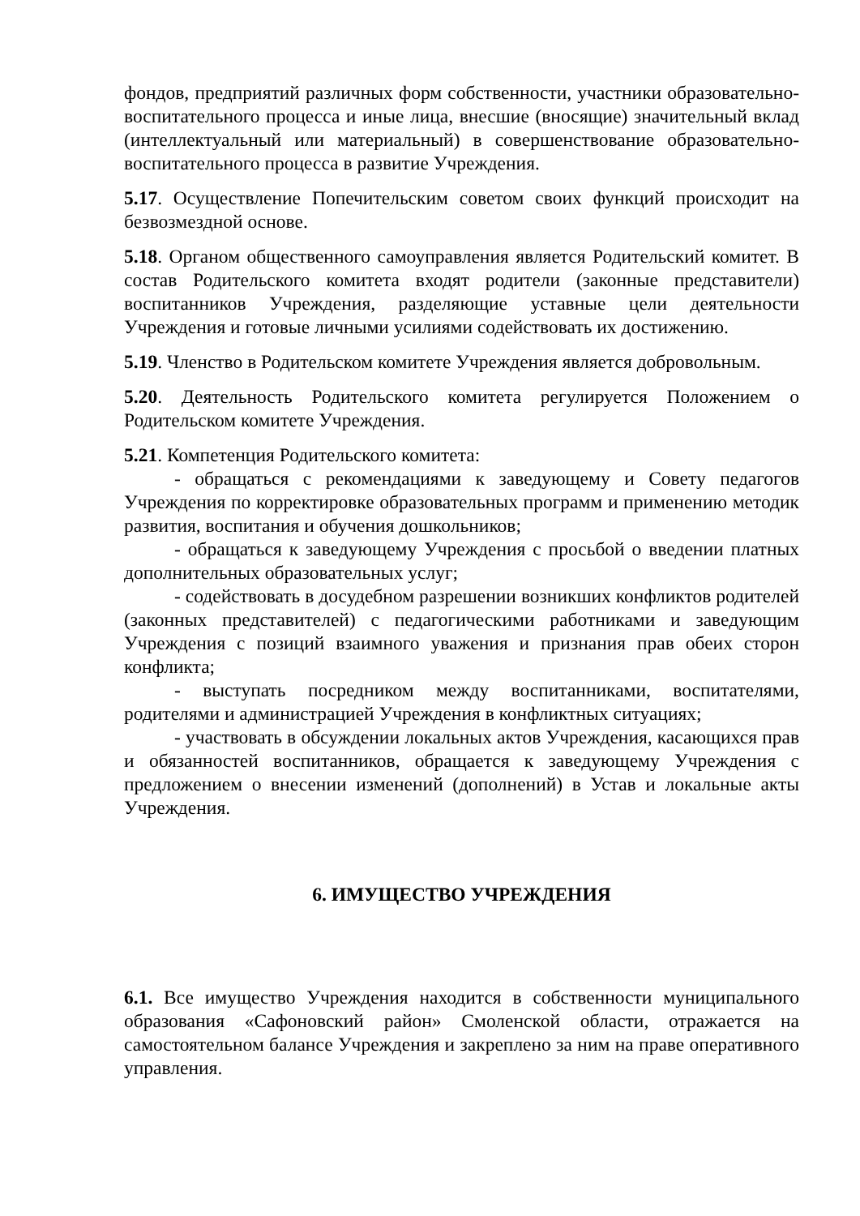фондов, предприятий различных форм собственности, участники образовательно-воспитательного процесса и иные лица, внесшие (вносящие) значительный вклад (интеллектуальный или материальный) в совершенствование образовательно-воспитательного процесса в развитие Учреждения.
5.17. Осуществление Попечительским советом своих функций происходит на безвозмездной основе.
5.18. Органом общественного самоуправления является Родительский комитет. В состав Родительского комитета входят родители (законные представители) воспитанников Учреждения, разделяющие уставные цели деятельности Учреждения и готовые личными усилиями содействовать их достижению.
5.19. Членство в Родительском комитете Учреждения является добровольным.
5.20. Деятельность Родительского комитета регулируется Положением о Родительском комитете Учреждения.
5.21. Компетенция Родительского комитета:
- обращаться с рекомендациями к заведующему и Совету педагогов Учреждения по корректировке образовательных программ и применению методик развития, воспитания и обучения дошкольников;
- обращаться к заведующему Учреждения с просьбой о введении платных дополнительных образовательных услуг;
- содействовать в досудебном разрешении возникших конфликтов родителей (законных представителей) с педагогическими работниками и заведующим Учреждения с позиций взаимного уважения и признания прав обеих сторон конфликта;
- выступать посредником между воспитанниками, воспитателями, родителями и администрацией Учреждения в конфликтных ситуациях;
- участвовать в обсуждении локальных актов Учреждения, касающихся прав и обязанностей воспитанников, обращается к заведующему Учреждения с предложением о внесении изменений (дополнений) в Устав и локальные акты Учреждения.
6. ИМУЩЕСТВО УЧРЕЖДЕНИЯ
6.1. Все имущество Учреждения находится в собственности муниципального образования «Сафоновский район» Смоленской области, отражается на самостоятельном балансе Учреждения и закреплено за ним на праве оперативного управления.